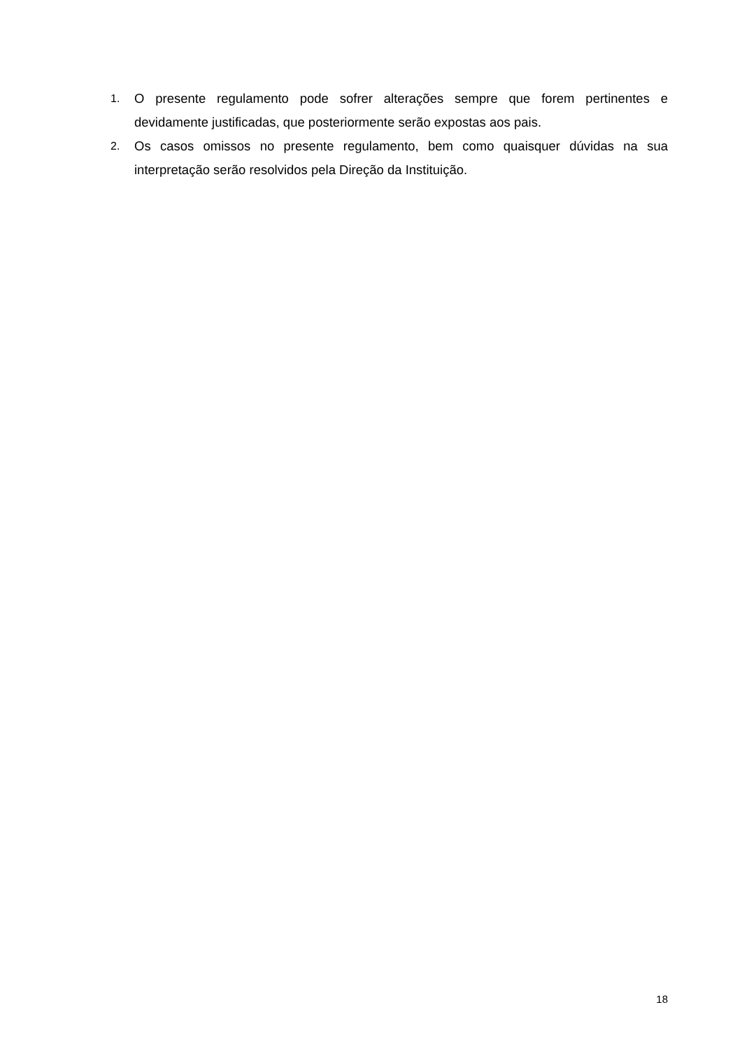1. O presente regulamento pode sofrer alterações sempre que forem pertinentes e devidamente justificadas, que posteriormente serão expostas aos pais.
2. Os casos omissos no presente regulamento, bem como quaisquer dúvidas na sua interpretação serão resolvidos pela Direção da Instituição.
18